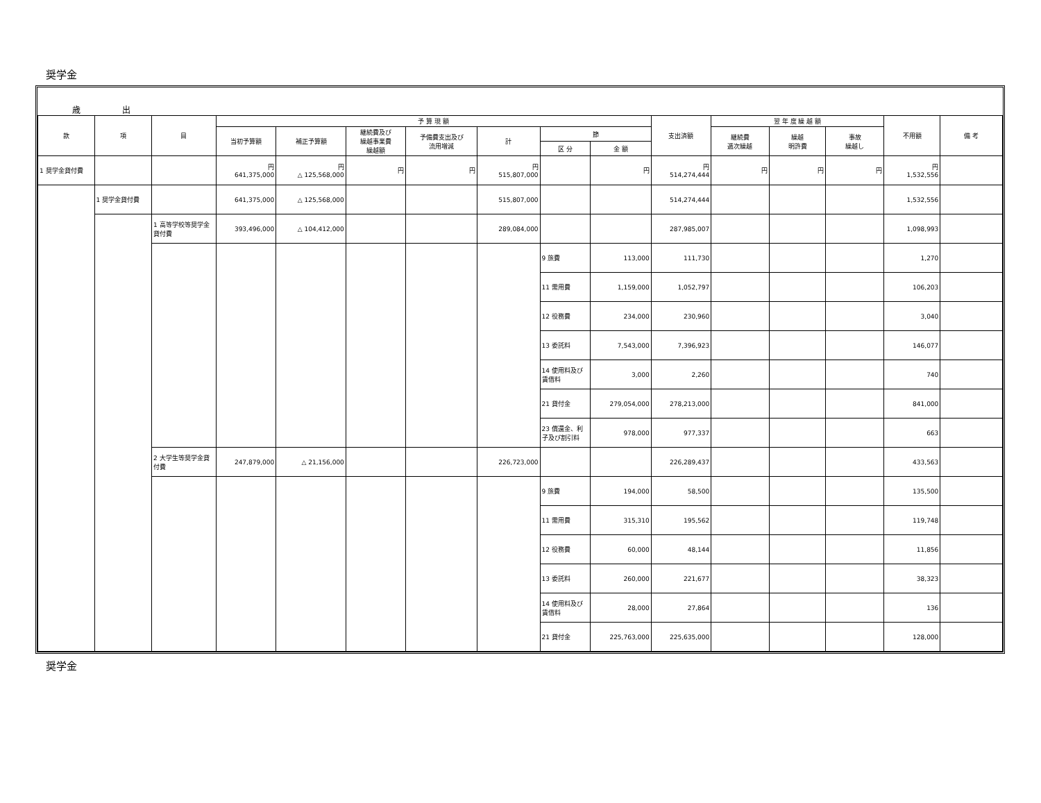奨学金
歳 出
| 款 | 項 | 目 | 予 算 現 額 | | | | | | | 支出済額 | 翌 年 度 繰 越 額 | | | 不用額 | 備 考 |
| --- | --- | --- | --- | --- | --- | --- | --- | --- | --- | --- | --- | --- | --- | --- | --- |
| | | | 当初予算額 | 補正予算額 | 継続費及び 繰越事業費 繰越額 | 予備費支出及び 流用増減 | 計 | 節 | | | 継続費 逓次繰越 | 繰越 明許費 | 事故 繰越し | | |
| | | | | | | | | 区 分 | 金 額 | | | | | | |
| 1 奨学金貸付費 | | | 円 641,375,000 | 円 △ 125,568,000 | 円 | 円 | 円 515,807,000 | | 円 | 円 514,274,444 | 円 | 円 | 円 | 円 1,532,556 | |
| | 1 奨学金貸付費 | | 641,375,000 | △ 125,568,000 | | | 515,807,000 | | | 514,274,444 | | | | 1,532,556 | |
| | | 1 高等学校等奨学金貸付費 | 393,496,000 | △ 104,412,000 | | | 289,084,000 | | | 287,985,007 | | | | 1,098,993 | |
| | | | | | | | | 9 旅費 | 113,000 | 111,730 | | | | 1,270 | |
| | | | | | | | | 11 需用費 | 1,159,000 | 1,052,797 | | | | 106,203 | |
| | | | | | | | | 12 役務費 | 234,000 | 230,960 | | | | 3,040 | |
| | | | | | | | | 13 委託料 | 7,543,000 | 7,396,923 | | | | 146,077 | |
| | | | | | | | | 14 使用料及び賃借料 | 3,000 | 2,260 | | | | 740 | |
| | | | | | | | | 21 貸付金 | 279,054,000 | 278,213,000 | | | | 841,000 | |
| | | | | | | | | 23 償還金、利子及び割引料 | 978,000 | 977,337 | | | | 663 | |
| | | 2 大学生等奨学金貸付費 | 247,879,000 | △ 21,156,000 | | | 226,723,000 | | | 226,289,437 | | | | 433,563 | |
| | | | | | | | | 9 旅費 | 194,000 | 58,500 | | | | 135,500 | |
| | | | | | | | | 11 需用費 | 315,310 | 195,562 | | | | 119,748 | |
| | | | | | | | | 12 役務費 | 60,000 | 48,144 | | | | 11,856 | |
| | | | | | | | | 13 委託料 | 260,000 | 221,677 | | | | 38,323 | |
| | | | | | | | | 14 使用料及び賃借料 | 28,000 | 27,864 | | | | 136 | |
| | | | | | | | | 21 貸付金 | 225,763,000 | 225,635,000 | | | | 128,000 | |
奨学金